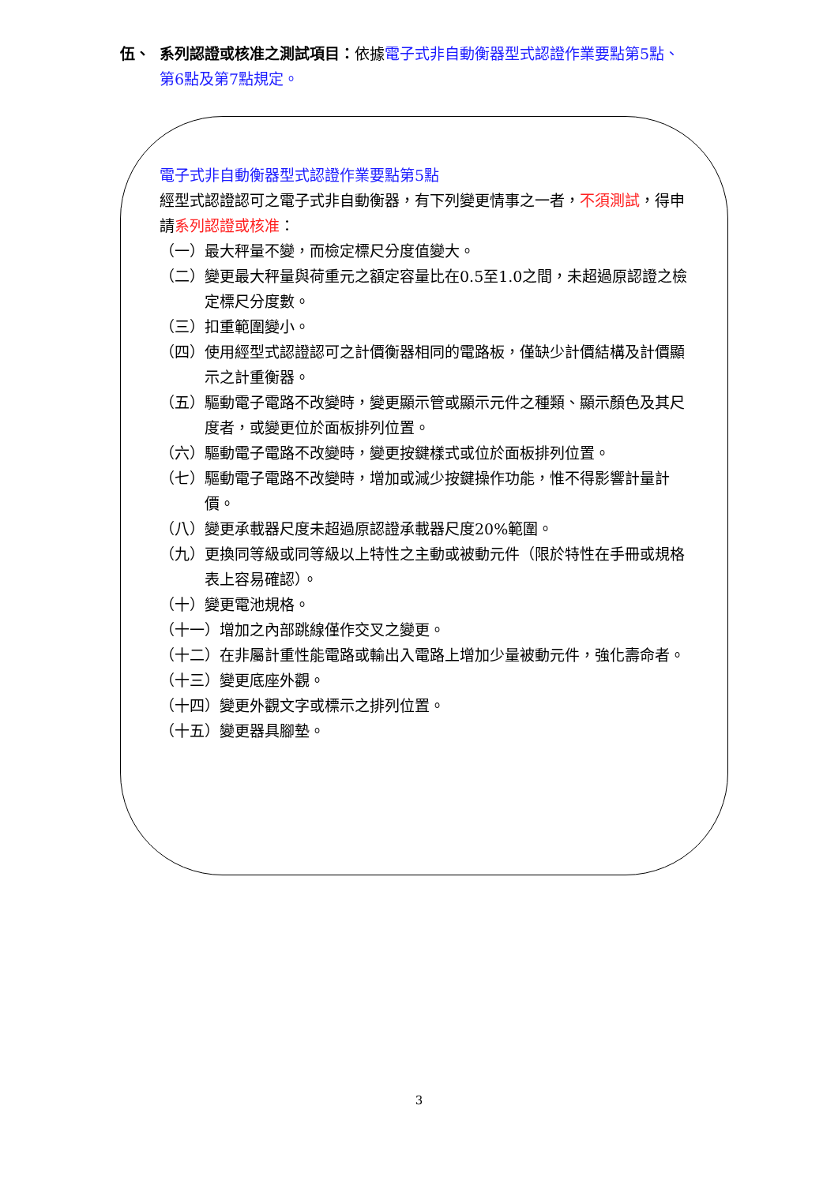伍、 系列認證或核准之測試項目：依據電子式非自動衡器型式認證作業要點第5點、
第6點及第7點規定。
電子式非自動衡器型式認證作業要點第5點
經型式認證認可之電子式非自動衡器，有下列變更情事之一者，不須測試，得申請系列認證或核准：
（一）最大秤量不變，而檢定標尺分度值變大。
（二）變更最大秤量與荷重元之額定容量比在0.5至1.0之間，未超過原認證之檢定標尺分度數。
（三）扣重範圍變小。
（四）使用經型式認證認可之計價衡器相同的電路板，僅缺少計價結構及計價顯示之計重衡器。
（五）驅動電子電路不改變時，變更顯示管或顯示元件之種類、顯示顏色及其尺度者，或變更位於面板排列位置。
（六）驅動電子電路不改變時，變更按鍵樣式或位於面板排列位置。
（七）驅動電子電路不改變時，增加或減少按鍵操作功能，惟不得影響計量計價。
（八）變更承載器尺度未超過原認證承載器尺度20%範圍。
（九）更換同等級或同等級以上特性之主動或被動元件（限於特性在手冊或規格表上容易確認）。
（十）變更電池規格。
（十一）增加之內部跳線僅作交叉之變更。
（十二）在非屬計重性能電路或輸出入電路上增加少量被動元件，強化壽命者。
（十三）變更底座外觀。
（十四）變更外觀文字或標示之排列位置。
（十五）變更器具腳墊。
3